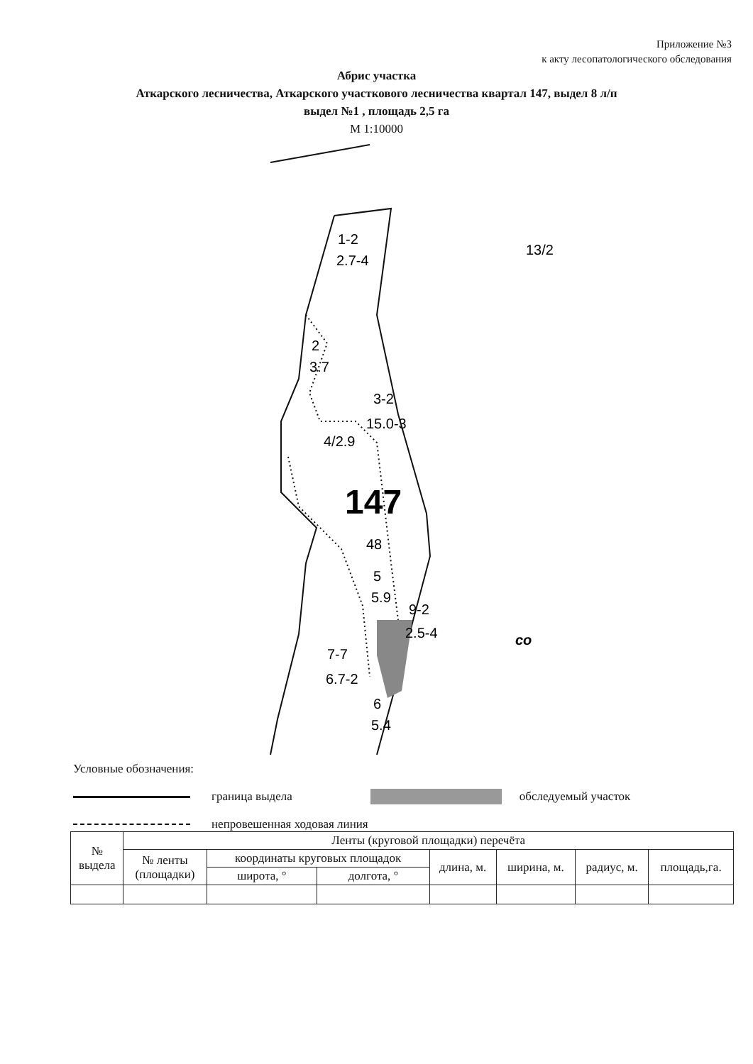Приложение №3
к акту лесопатологического обследования
Абрис участка
Аткарского лесничества, Аткарского участкового лесничества квартал 147, выдел 8 л/п
выдел №1 , площадь 2,5 га
М 1:10000
1-2
2.7-4
2
3.7
3-2
15.0-3
4/2.9
147
48
5
5.9
9-2
2.5-4
7-7
6.7-2
6
5.4
13/2
со
Условные обозначения:
граница выдела обследуемый участок
непровешенная ходовая линия
| № выдела | Ленты (круговой площадки) перечёта | | | | | | |
| --- | --- | --- | --- | --- | --- | --- | --- |
| | № ленты (площадки) | координаты круговых площадок | | длина, м. | ширина, м. | радиус, м. | площадь,га. |
| | | широта, ° | долгота, ° | | | | |